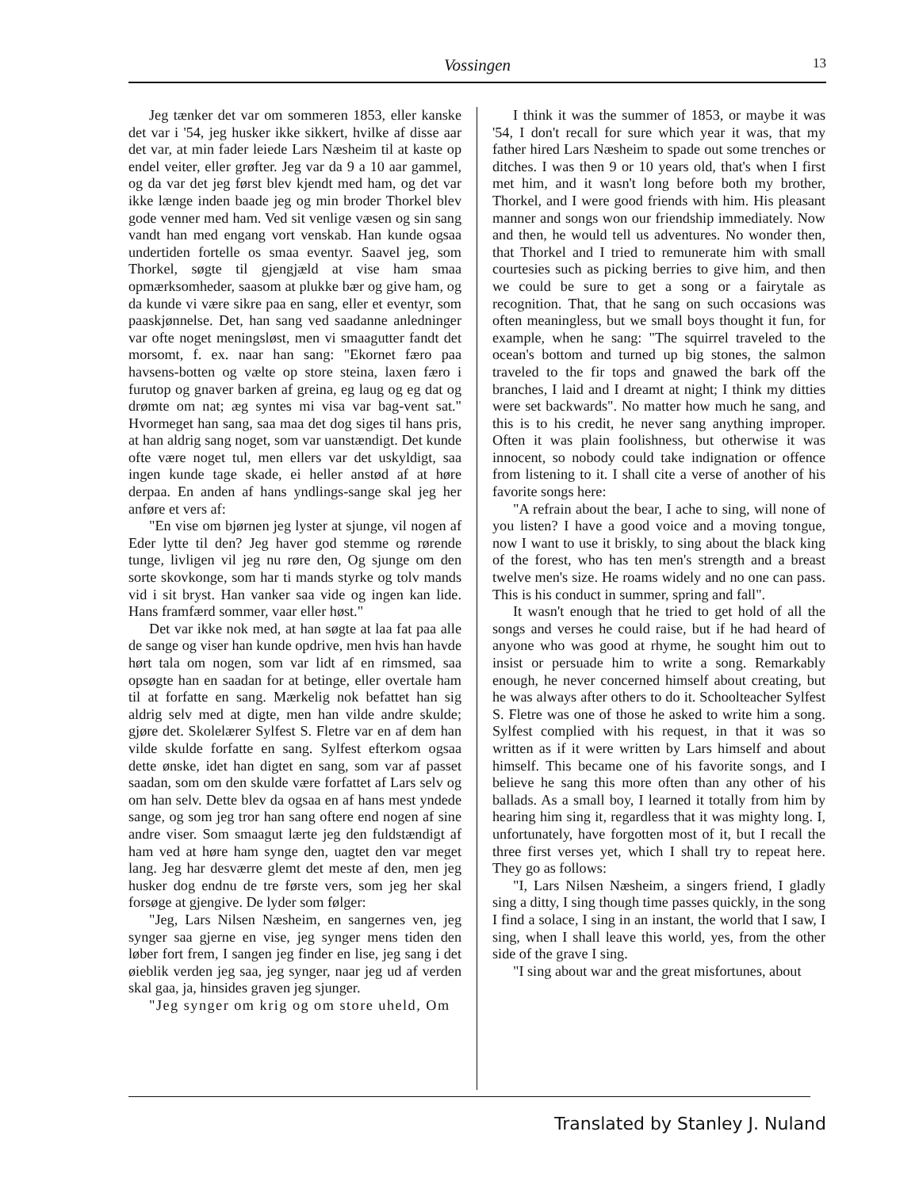Vossingen
13
Jeg tænker det var om sommeren 1853, eller kanske det var i '54, jeg husker ikke sikkert, hvilke af disse aar det var, at min fader leiede Lars Næsheim til at kaste op endel veiter, eller grøfter. Jeg var da 9 a 10 aar gammel, og da var det jeg først blev kjendt med ham, og det var ikke længe inden baade jeg og min broder Thorkel blev gode venner med ham. Ved sit venlige væsen og sin sang vandt han med engang vort venskab. Han kunde ogsaa undertiden fortelle os smaa eventyr. Saavel jeg, som Thorkel, søgte til gjengjæld at vise ham smaa opmærksomheder, saasom at plukke bær og give ham, og da kunde vi være sikre paa en sang, eller et eventyr, som paaskjønnelse. Det, han sang ved saadanne anledninger var ofte noget meningsløst, men vi smaagutter fandt det morsomt, f. ex. naar han sang: "Ekornet færo paa havsens-botten og vælte op store steina, laxen færo i furutop og gnaver barken af greina, eg laug og eg dat og drømte om nat; æg syntes mi visa var bag-vent sat." Hvormeget han sang, saa maa det dog siges til hans pris, at han aldrig sang noget, som var uanstændigt. Det kunde ofte være noget tul, men ellers var det uskyldigt, saa ingen kunde tage skade, ei heller anstød af at høre derpaa. En anden af hans yndlings-sange skal jeg her anføre et vers af:
"En vise om bjørnen jeg lyster at sjunge, vil nogen af Eder lytte til den? Jeg haver god stemme og rørende tunge, livligen vil jeg nu røre den, Og sjunge om den sorte skovkonge, som har ti mands styrke og tolv mands vid i sit bryst. Han vanker saa vide og ingen kan lide. Hans framfærd sommer, vaar eller høst."
Det var ikke nok med, at han søgte at laa fat paa alle de sange og viser han kunde opdrive, men hvis han havde hørt tala om nogen, som var lidt af en rimsmed, saa opsøgte han en saadan for at betinge, eller overtale ham til at forfatte en sang. Mærkelig nok befattet han sig aldrig selv med at digte, men han vilde andre skulde; gjøre det. Skolelærer Sylfest S. Fletre var en af dem han vilde skulde forfatte en sang. Sylfest efterkom ogsaa dette ønske, idet han digtet en sang, som var af passet saadan, som om den skulde være forfattet af Lars selv og om han selv. Dette blev da ogsaa en af hans mest yndede sange, og som jeg tror han sang oftere end nogen af sine andre viser. Som smaagut lærte jeg den fuldstændigt af ham ved at høre ham synge den, uagtet den var meget lang. Jeg har desværre glemt det meste af den, men jeg husker dog endnu de tre første vers, som jeg her skal forsøge at gjengive. De lyder som følger:
"Jeg, Lars Nilsen Næsheim, en sangernes ven, jeg synger saa gjerne en vise, jeg synger mens tiden den løber fort frem, I sangen jeg finder en lise, jeg sang i det øieblik verden jeg saa, jeg synger, naar jeg ud af verden skal gaa, ja, hinsides graven jeg sjunger.
"Jeg synger om krig og om store uheld, Om
I think it was the summer of 1853, or maybe it was '54, I don't recall for sure which year it was, that my father hired Lars Næsheim to spade out some trenches or ditches. I was then 9 or 10 years old, that's when I first met him, and it wasn't long before both my brother, Thorkel, and I were good friends with him. His pleasant manner and songs won our friendship immediately. Now and then, he would tell us adventures. No wonder then, that Thorkel and I tried to remunerate him with small courtesies such as picking berries to give him, and then we could be sure to get a song or a fairytale as recognition. That, that he sang on such occasions was often meaningless, but we small boys thought it fun, for example, when he sang: "The squirrel traveled to the ocean's bottom and turned up big stones, the salmon traveled to the fir tops and gnawed the bark off the branches, I laid and I dreamt at night; I think my ditties were set backwards". No matter how much he sang, and this is to his credit, he never sang anything improper. Often it was plain foolishness, but otherwise it was innocent, so nobody could take indignation or offence from listening to it. I shall cite a verse of another of his favorite songs here:
"A refrain about the bear, I ache to sing, will none of you listen? I have a good voice and a moving tongue, now I want to use it briskly, to sing about the black king of the forest, who has ten men's strength and a breast twelve men's size. He roams widely and no one can pass. This is his conduct in summer, spring and fall".
It wasn't enough that he tried to get hold of all the songs and verses he could raise, but if he had heard of anyone who was good at rhyme, he sought him out to insist or persuade him to write a song. Remarkably enough, he never concerned himself about creating, but he was always after others to do it. Schoolteacher Sylfest S. Fletre was one of those he asked to write him a song. Sylfest complied with his request, in that it was so written as if it were written by Lars himself and about himself. This became one of his favorite songs, and I believe he sang this more often than any other of his ballads. As a small boy, I learned it totally from him by hearing him sing it, regardless that it was mighty long. I, unfortunately, have forgotten most of it, but I recall the three first verses yet, which I shall try to repeat here. They go as follows:
"I, Lars Nilsen Næsheim, a singers friend, I gladly sing a ditty, I sing though time passes quickly, in the song I find a solace, I sing in an instant, the world that I saw, I sing, when I shall leave this world, yes, from the other side of the grave I sing.
"I sing about war and the great misfortunes, about
Translated by Stanley J. Nuland